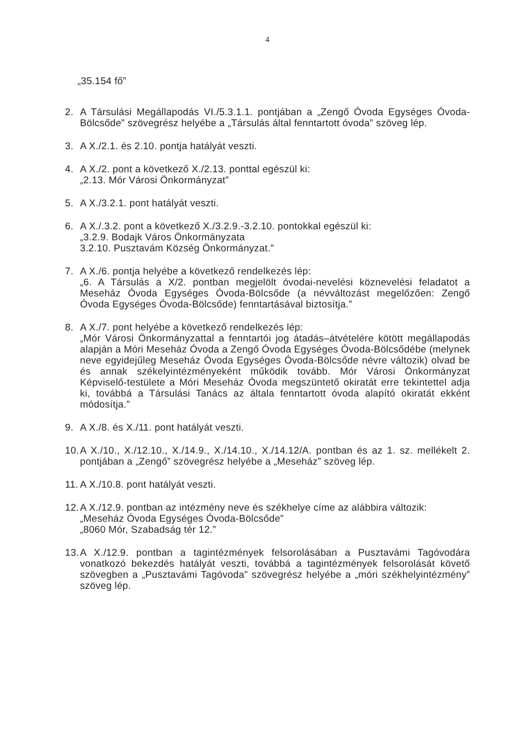4
„35.154 fő”
2. A Társulási Megállapodás VI./5.3.1.1. pontjában a „Zengő Óvoda Egységes Óvoda-Bölcsőde” szövegrész helyébe a „Társulás által fenntartott óvoda” szöveg lép.
3. A X./2.1. és 2.10. pontja hatályát veszti.
4. A X./2. pont a következő X./2.13. ponttal egészül ki:
„2.13. Mór Városi Önkormányzat”
5. A X./3.2.1. pont hatályát veszti.
6. A X./.3.2. pont a következő X./3.2.9.-3.2.10. pontokkal egészül ki:
„3.2.9. Bodajk Város Önkormányzata
3.2.10. Pusztavám Község Önkormányzat.”
7. A X./6. pontja helyébe a következő rendelkezés lép:
„6. A Társulás a X/2. pontban megjelölt óvodai-nevelési köznevelési feladatot a Meseház Óvoda Egységes Óvoda-Bölcsőde (a névváltozást megelőzően: Zengő Óvoda Egységes Óvoda-Bölcsőde) fenntartásával biztosítja.”
8. A X./7. pont helyébe a következő rendelkezés lép:
„Mór Városi Önkormányzattal a fenntartói jog átadás–átvételére kötött megállapodás alapján a Móri Meseház Óvoda a Zengő Óvoda Egységes Óvoda-Bölcsődébe (melynek neve egyidejűleg Meseház Óvoda Egységes Óvoda-Bölcsőde névre változik) olvad be és annak székelyintézményeként működik tovább. Mór Városi Önkormányzat Képviselő-testülete a Móri Meseház Óvoda megszüntető okiratát erre tekintettel adja ki, továbbá a Társulási Tanács az általa fenntartott óvoda alapító okiratát ekként módosítja.”
9. A X./8. és X./11. pont hatályát veszti.
10.
A X./10., X./12.10., X./14.9., X./14.10., X./14.12/A. pontban és az 1. sz. mellékelt 2. pontjában a „Zengő” szövegrész helyébe a „Meseház” szöveg lép.
11.
A X./10.8. pont hatályát veszti.
12.
A X./12.9. pontban az intézmény neve és székhelye címe az alábbira változik:
„Meseház Óvoda Egységes Óvoda-Bölcsőde”
„8060 Mór, Szabadság tér 12.”
13.
A X./12.9. pontban a tagintézmények felsorolásában a Pusztavámi Tagóvodára vonatkozó bekezdés hatályát veszti, továbbá a tagintézmények felsorolását követő szövegben a „Pusztavámi Tagóvoda” szövegrész helyébe a „móri székhelyintézmény” szöveg lép.